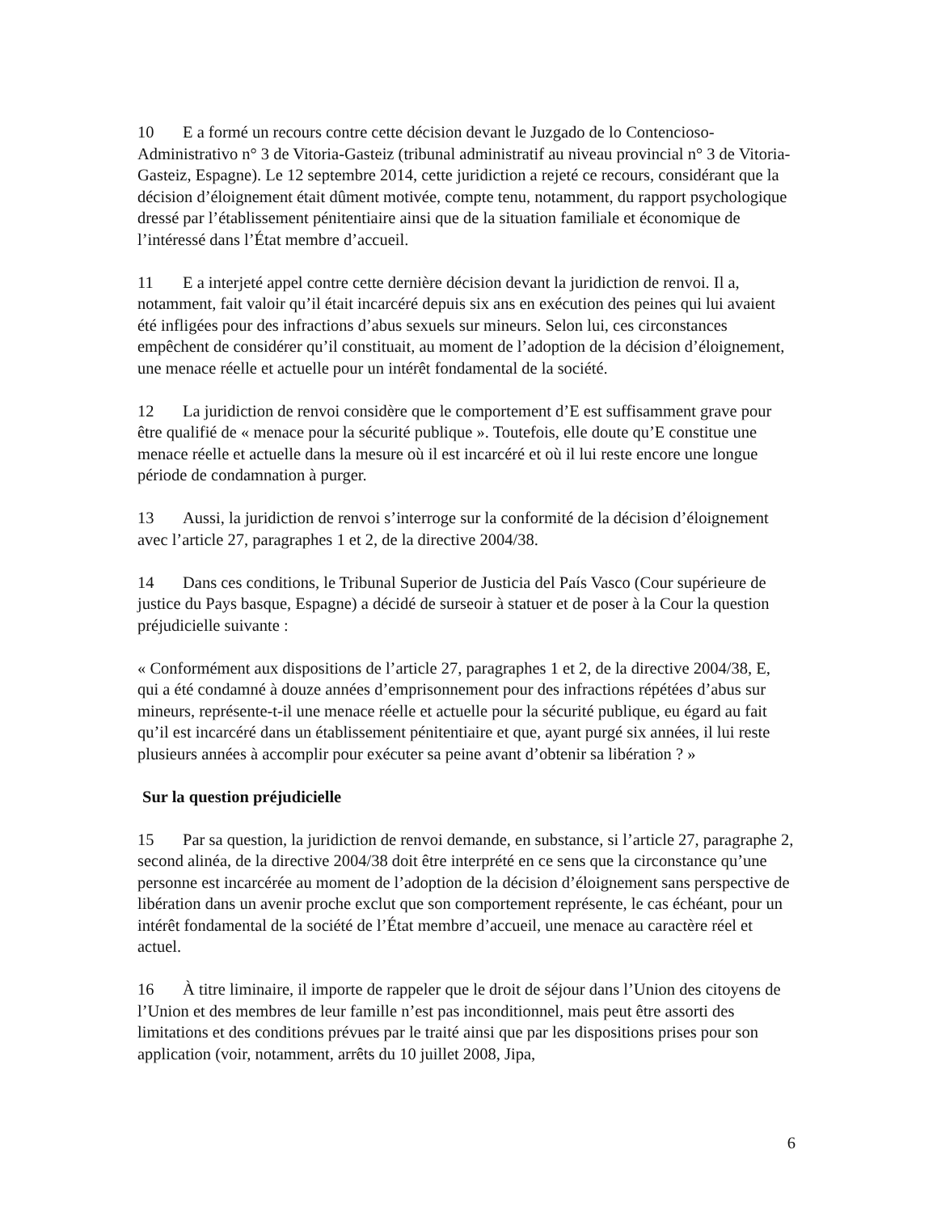10 E a formé un recours contre cette décision devant le Juzgado de lo Contencioso-Administrativo n° 3 de Vitoria-Gasteiz (tribunal administratif au niveau provincial n° 3 de Vitoria-Gasteiz, Espagne). Le 12 septembre 2014, cette juridiction a rejeté ce recours, considérant que la décision d’éloignement était dûment motivée, compte tenu, notamment, du rapport psychologique dressé par l’établissement pénitentiaire ainsi que de la situation familiale et économique de l’intéressé dans l’État membre d’accueil.
11 E a interjeté appel contre cette dernière décision devant la juridiction de renvoi. Il a, notamment, fait valoir qu’il était incarcéré depuis six ans en exécution des peines qui lui avaient été infligées pour des infractions d’abus sexuels sur mineurs. Selon lui, ces circonstances empêchent de considérer qu’il constituait, au moment de l’adoption de la décision d’éloignement, une menace réelle et actuelle pour un intérêt fondamental de la société.
12 La juridiction de renvoi considère que le comportement d’E est suffisamment grave pour être qualifié de « menace pour la sécurité publique ». Toutefois, elle doute qu’E constitue une menace réelle et actuelle dans la mesure où il est incarcéré et où il lui reste encore une longue période de condamnation à purger.
13 Aussi, la juridiction de renvoi s’interroge sur la conformité de la décision d’éloignement avec l’article 27, paragraphes 1 et 2, de la directive 2004/38.
14 Dans ces conditions, le Tribunal Superior de Justicia del País Vasco (Cour supérieure de justice du Pays basque, Espagne) a décidé de surseoir à statuer et de poser à la Cour la question préjudicielle suivante :
« Conformément aux dispositions de l’article 27, paragraphes 1 et 2, de la directive 2004/38, E, qui a été condamné à douze années d’emprisonnement pour des infractions répétées d’abus sur mineurs, représente-t-il une menace réelle et actuelle pour la sécurité publique, eu égard au fait qu’il est incarcéré dans un établissement pénitentiaire et que, ayant purgé six années, il lui reste plusieurs années à accomplir pour exécuter sa peine avant d’obtenir sa libération ? »
Sur la question préjudicielle
15 Par sa question, la juridiction de renvoi demande, en substance, si l’article 27, paragraphe 2, second alinéa, de la directive 2004/38 doit être interprété en ce sens que la circonstance qu’une personne est incarcérée au moment de l’adoption de la décision d’éloignement sans perspective de libération dans un avenir proche exclut que son comportement représente, le cas échéant, pour un intérêt fondamental de la société de l’État membre d’accueil, une menace au caractère réel et actuel.
16 À titre liminaire, il importe de rappeler que le droit de séjour dans l’Union des citoyens de l’Union et des membres de leur famille n’est pas inconditionnel, mais peut être assorti des limitations et des conditions prévues par le traité ainsi que par les dispositions prises pour son application (voir, notamment, arrêts du 10 juillet 2008, Jipa,
6